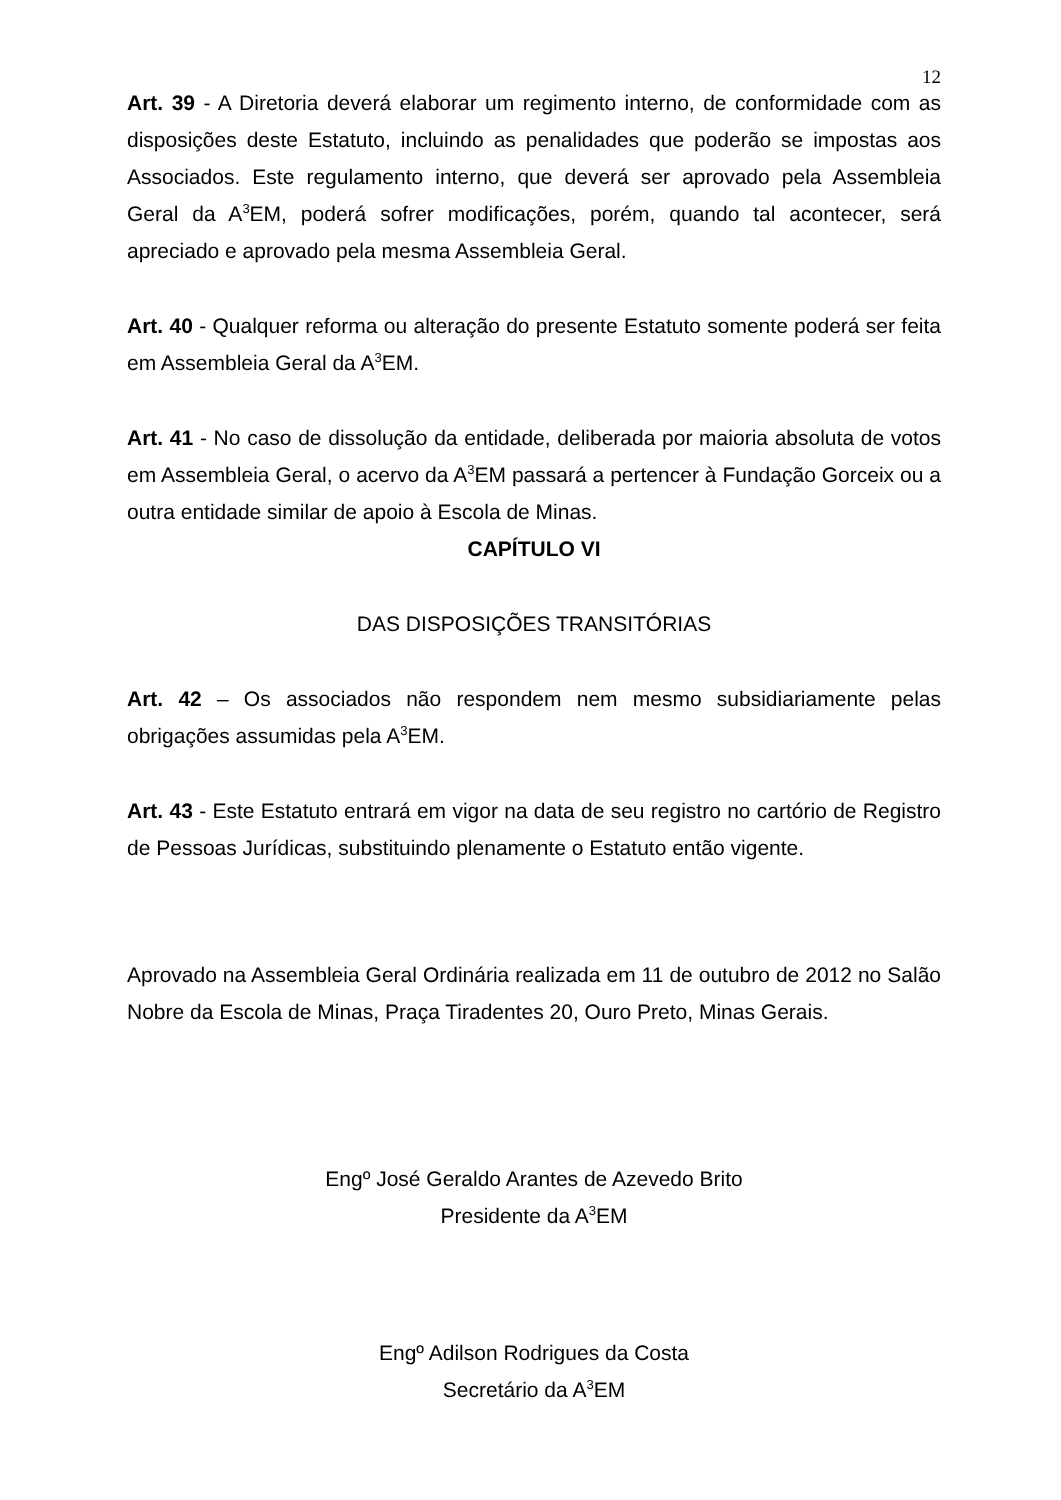12
Art. 39 - A Diretoria deverá elaborar um regimento interno, de conformidade com as disposições deste Estatuto, incluindo as penalidades que poderão se impostas aos Associados. Este regulamento interno, que deverá ser aprovado pela Assembleia Geral da A<sup>3</sup>EM, poderá sofrer modificações, porém, quando tal acontecer, será apreciado e aprovado pela mesma Assembleia Geral.
Art. 40 - Qualquer reforma ou alteração do presente Estatuto somente poderá ser feita em Assembleia Geral da A<sup>3</sup>EM.
Art. 41 - No caso de dissolução da entidade, deliberada por maioria absoluta de votos em Assembleia Geral, o acervo da A<sup>3</sup>EM passará a pertencer à Fundação Gorceix ou a outra entidade similar de apoio à Escola de Minas.
CAPÍTULO VI
DAS DISPOSIÇÕES TRANSITÓRIAS
Art. 42 – Os associados não respondem nem mesmo subsidiariamente pelas obrigações assumidas pela A<sup>3</sup>EM.
Art. 43 - Este Estatuto entrará em vigor na data de seu registro no cartório de Registro de Pessoas Jurídicas, substituindo plenamente o Estatuto então vigente.
Aprovado na Assembleia Geral Ordinária realizada em 11 de outubro de 2012 no Salão Nobre da Escola de Minas, Praça Tiradentes 20, Ouro Preto, Minas Gerais.
Engº José Geraldo Arantes de Azevedo Brito
Presidente da A<sup>3</sup>EM
Engº Adilson Rodrigues da Costa
Secretário da A<sup>3</sup>EM